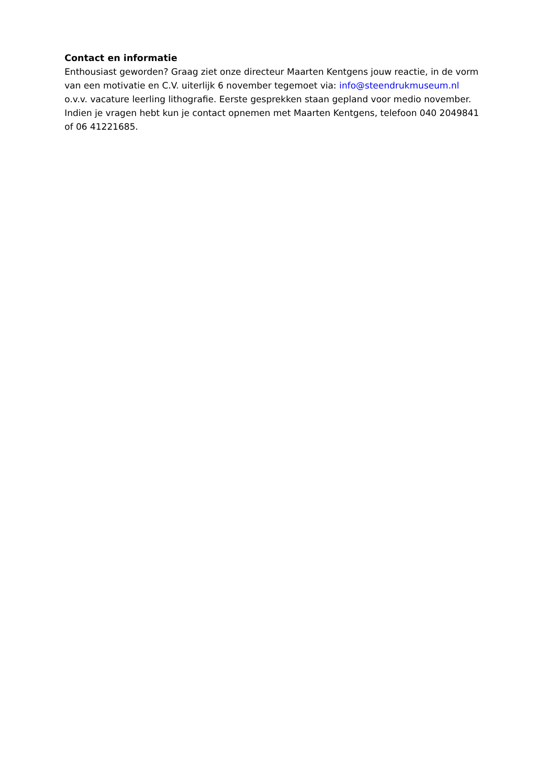Contact en informatie
Enthousiast geworden? Graag ziet onze directeur Maarten Kentgens jouw reactie, in de vorm van een motivatie en C.V. uiterlijk 6 november tegemoet via: info@steendrukmuseum.nl o.v.v. vacature leerling lithografie. Eerste gesprekken staan gepland voor medio november. Indien je vragen hebt kun je contact opnemen met Maarten Kentgens, telefoon 040 2049841 of 06 41221685.